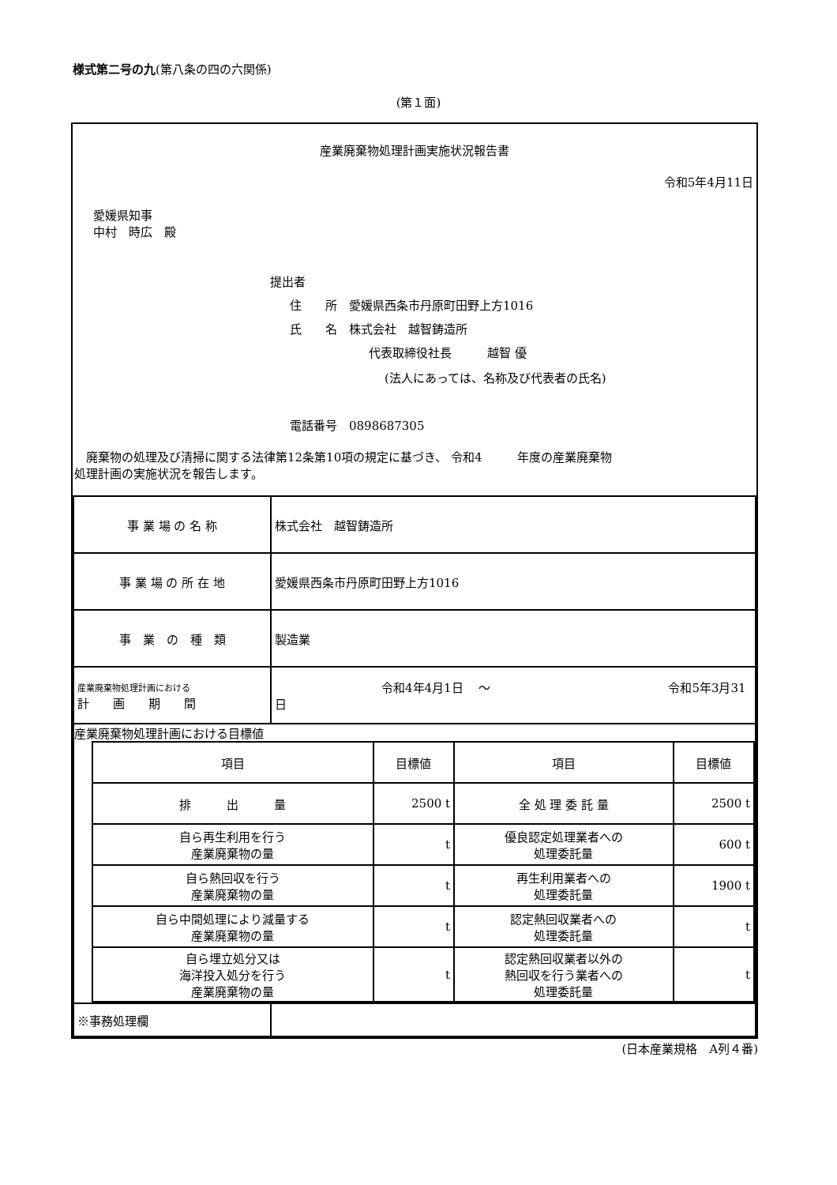様式第二号の九(第八条の四の六関係)
(第１面)
産業廃棄物処理計画実施状況報告書
令和5年4月11日
愛媛県知事
中村　時広　殿
提出者
住　　所　愛媛県西条市丹原町田野上方1016
氏　　名　株式会社　越智鋳造所
代表取締役社長　　　越智 優
(法人にあっては、名称及び代表者の氏名)
電話番号　0898687305
　廃棄物の処理及び清掃に関する法律第12条第10項の規定に基づき、 令和4　　　年度の産業廃棄物
処理計画の実施状況を報告します。
| 事 業 場 の 名 称 | 株式会社 越智鋳造所 |
| 事 業 場 の 所 在 地 | 愛媛県西条市丹原町田野上方1016 |
| 事 業 の 種 類 | 製造業 |
| 産業廃棄物処理計画における 計 画 期 間 | 令和4年4月1日 ～ 令和5年3月31日 |
| 産業廃棄物処理計画における目標値 / 項目 / 目標値 / 項目 / 目標値 / / 排 出 量 / 2500 t / 全 処 理 委 託 量 / 2500 t / / 自ら再生利用を行う 産業廃棄物の量 / t / 優良認定処理業者への 処理委託量 / 600 t / / 自ら熱回収を行う 産業廃棄物の量 / t / 再生利用業者への 処理委託量 / 1900 t / / 自ら中間処理により減量する 産業廃棄物の量 / t / 認定熱回収業者への 処理委託量 / t / / 自ら埋立処分又は 海洋投入処分を行う 産業廃棄物の量 / t / 認定熱回収業者以外の 熱回収を行う業者への 処理委託量 / t / | |
| ※事務処理欄 | |
(日本産業規格　A列４番)